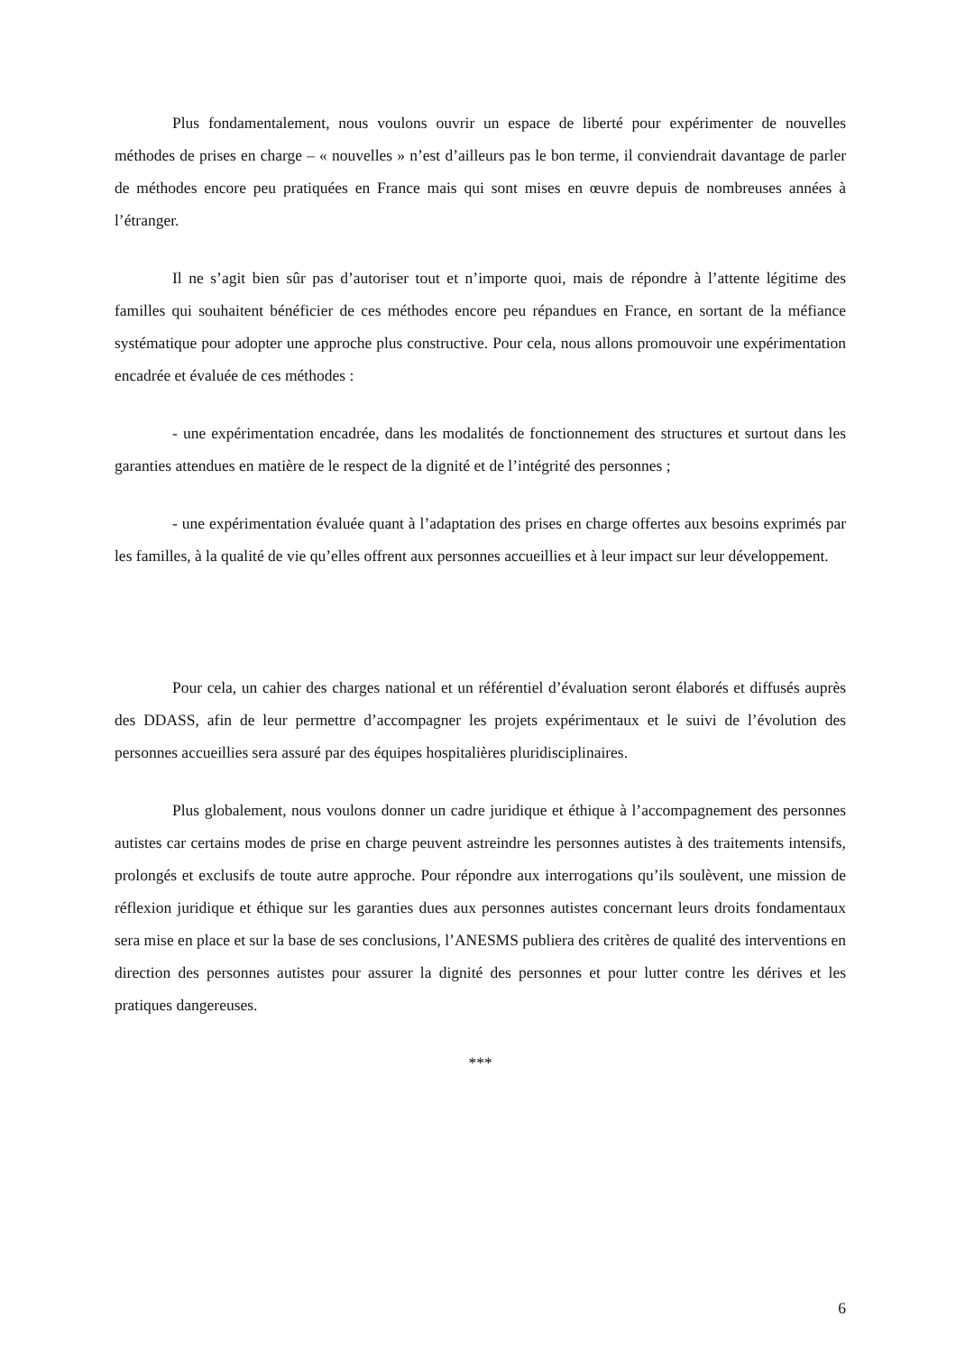Plus fondamentalement, nous voulons ouvrir un espace de liberté pour expérimenter de nouvelles méthodes de prises en charge – « nouvelles » n’est d’ailleurs pas le bon terme, il conviendrait davantage de parler de méthodes encore peu pratiquées en France mais qui sont mises en œuvre depuis de nombreuses années à l’étranger.
Il ne s’agit bien sûr pas d’autoriser tout et n’importe quoi, mais de répondre à l’attente légitime des familles qui souhaitent bénéficier de ces méthodes encore peu répandues en France, en sortant de la méfiance systématique pour adopter une approche plus constructive. Pour cela, nous allons promouvoir une expérimentation encadrée et évaluée de ces méthodes :
- une expérimentation encadrée, dans les modalités de fonctionnement des structures et surtout dans les garanties attendues en matière de le respect de la dignité et de l’intégrité des personnes ;
- une expérimentation évaluée quant à l’adaptation des prises en charge offertes aux besoins exprimés par les familles, à la qualité de vie qu’elles offrent aux personnes accueillies et à leur impact sur leur développement.
Pour cela, un cahier des charges national et un référentiel d’évaluation seront élaborés et diffusés auprès des DDASS, afin de leur permettre d’accompagner les projets expérimentaux et le suivi de l’évolution des personnes accueillies sera assuré par des équipes hospitalières pluridisciplinaires.
Plus globalement, nous voulons donner un cadre juridique et éthique à l’accompagnement des personnes autistes car certains modes de prise en charge peuvent astreindre les personnes autistes à des traitements intensifs, prolongés et exclusifs de toute autre approche. Pour répondre aux interrogations qu’ils soulèvent, une mission de réflexion juridique et éthique sur les garanties dues aux personnes autistes concernant leurs droits fondamentaux sera mise en place et sur la base de ses conclusions, l’ANESMS publiera des critères de qualité des interventions en direction des personnes autistes pour assurer la dignité des personnes et pour lutter contre les dérives et les pratiques dangereuses.
***
6